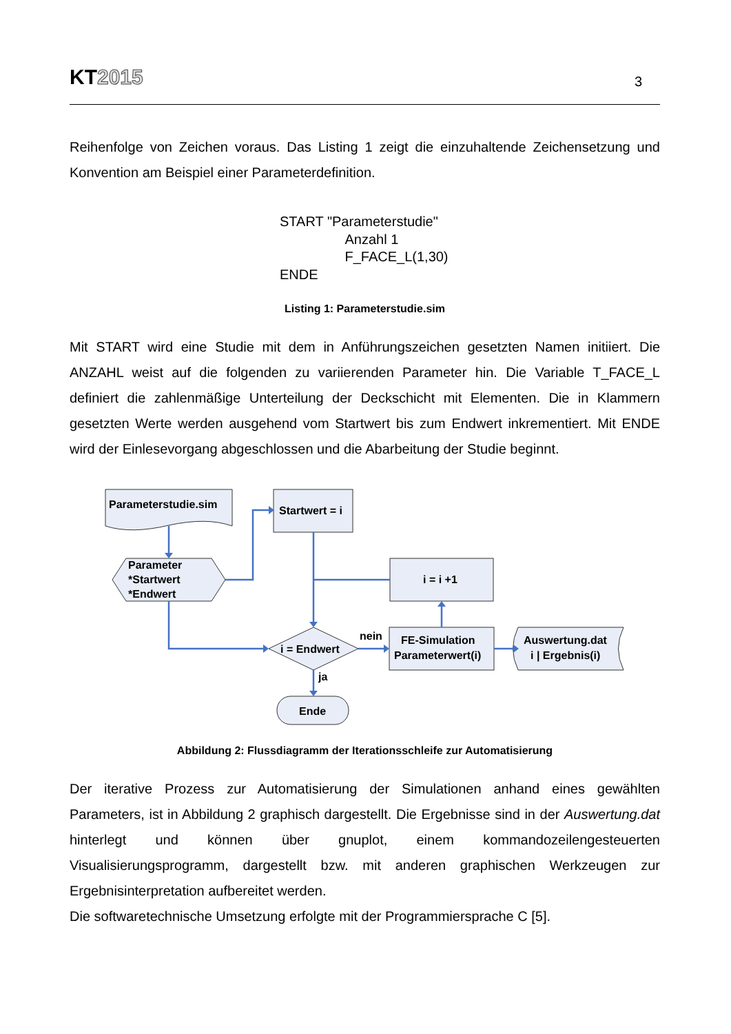KT2015
3
Reihenfolge von Zeichen voraus. Das Listing 1 zeigt die einzuhaltende Zeichensetzung und Konvention am Beispiel einer Parameterdefinition.
START "Parameterstudie"
Anzahl 1
F_FACE_L(1,30)
ENDE
Listing 1: Parameterstudie.sim
Mit START wird eine Studie mit dem in Anführungszeichen gesetzten Namen initiiert. Die ANZAHL weist auf die folgenden zu variierenden Parameter hin. Die Variable T_FACE_L definiert die zahlenmäßige Unterteilung der Deckschicht mit Elementen. Die in Klammern gesetzten Werte werden ausgehend vom Startwert bis zum Endwert inkrementiert. Mit ENDE wird der Einlesevorgang abgeschlossen und die Abarbeitung der Studie beginnt.
Parameterstudie.sim
Startwert = i
Parameter
*Startwert
*Endwert
i = i +1
i = Endwert
nein
FE-Simulation
Parameterwert(i)
Auswertung.dat
i | Ergebnis(i)
ja
Ende
Abbildung 2: Flussdiagramm der Iterationsschleife zur Automatisierung
Der iterative Prozess zur Automatisierung der Simulationen anhand eines gewählten Parameters, ist in Abbildung 2 graphisch dargestellt. Die Ergebnisse sind in der Auswertung.dat hinterlegt und können über gnuplot, einem kommandozeilengesteuerten Visualisierungsprogramm, dargestellt bzw. mit anderen graphischen Werkzeugen zur Ergebnisinterpretation aufbereitet werden.
Die softwaretechnische Umsetzung erfolgte mit der Programmiersprache C [5].